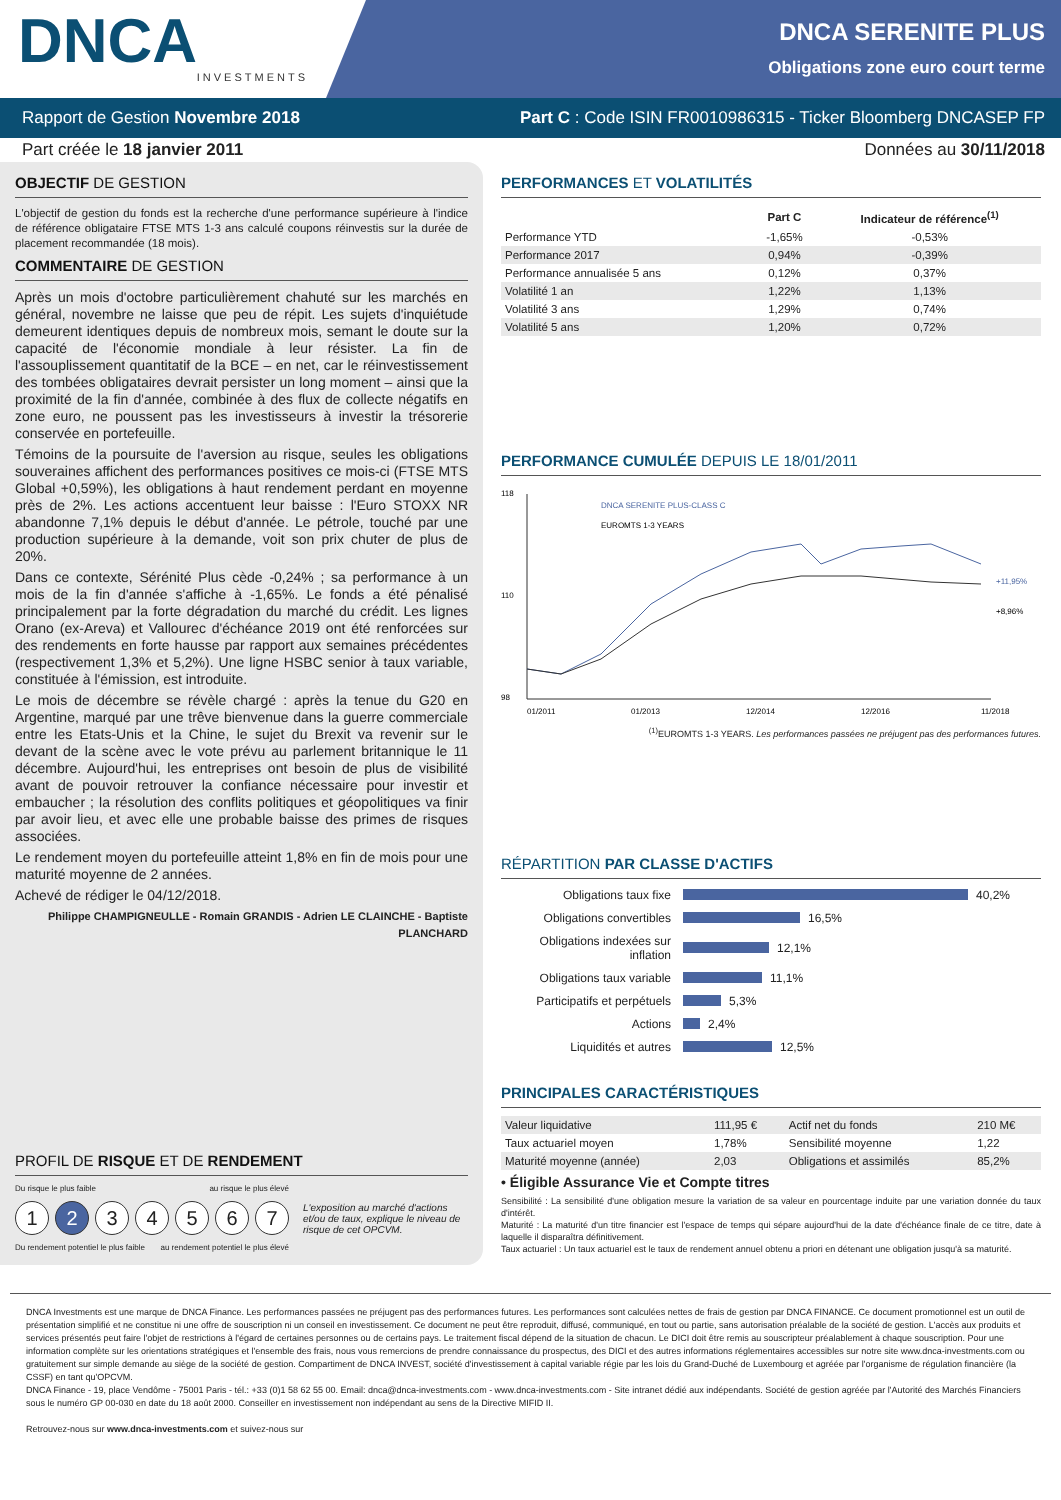DNCA
INVESTMENTS
DNCA SERENITE PLUS
Obligations zone euro court terme
Rapport de Gestion Novembre 2018 Part C : Code ISIN FR0010986315 - Ticker Bloomberg DNCASEP FP
Part créée le 18 janvier 2011 Données au 30/11/2018
OBJECTIF DE GESTION
L'objectif de gestion du fonds est la recherche d'une performance supérieure à l'indice de référence obligataire FTSE MTS 1-3 ans calculé coupons réinvestis sur la durée de placement recommandée (18 mois).
COMMENTAIRE DE GESTION
Après un mois d'octobre particulièrement chahuté sur les marchés en général, novembre ne laisse que peu de répit. Les sujets d'inquiétude demeurent identiques depuis de nombreux mois, semant le doute sur la capacité de l'économie mondiale à leur résister. La fin de l'assouplissement quantitatif de la BCE – en net, car le réinvestissement des tombées obligataires devrait persister un long moment – ainsi que la proximité de la fin d'année, combinée à des flux de collecte négatifs en zone euro, ne poussent pas les investisseurs à investir la trésorerie conservée en portefeuille.
Témoins de la poursuite de l'aversion au risque, seules les obligations souveraines affichent des performances positives ce mois-ci (FTSE MTS Global +0,59%), les obligations à haut rendement perdant en moyenne près de 2%. Les actions accentuent leur baisse : l'Euro STOXX NR abandonne 7,1% depuis le début d'année. Le pétrole, touché par une production supérieure à la demande, voit son prix chuter de plus de 20%.
Dans ce contexte, Sérénité Plus cède -0,24% ; sa performance à un mois de la fin d'année s'affiche à -1,65%. Le fonds a été pénalisé principalement par la forte dégradation du marché du crédit. Les lignes Orano (ex-Areva) et Vallourec d'échéance 2019 ont été renforcées sur des rendements en forte hausse par rapport aux semaines précédentes (respectivement 1,3% et 5,2%). Une ligne HSBC senior à taux variable, constituée à l'émission, est introduite.
Le mois de décembre se révèle chargé : après la tenue du G20 en Argentine, marqué par une trêve bienvenue dans la guerre commerciale entre les Etats-Unis et la Chine, le sujet du Brexit va revenir sur le devant de la scène avec le vote prévu au parlement britannique le 11 décembre. Aujourd'hui, les entreprises ont besoin de plus de visibilité avant de pouvoir retrouver la confiance nécessaire pour investir et embaucher ; la résolution des conflits politiques et géopolitiques va finir par avoir lieu, et avec elle une probable baisse des primes de risques associées.
Le rendement moyen du portefeuille atteint 1,8% en fin de mois pour une maturité moyenne de 2 années.
Achevé de rédiger le 04/12/2018.
Philippe CHAMPIGNEULLE - Romain GRANDIS - Adrien LE CLAINCHE - Baptiste PLANCHARD
PROFIL DE RISQUE ET DE RENDEMENT
Du risque le plus faible au risque le plus élevé
1234567
Du rendement potentiel le plus faible au rendement potentiel le plus élevé
L'exposition au marché d'actions et/ou de taux, explique le niveau de risque de cet OPCVM.
PERFORMANCES ET VOLATILITÉS
| | Part C | Indicateur de référence<sup>(1)</sup> |
| --- | --- | --- |
| Performance YTD | -1,65% | -0,53% |
| Performance 2017 | 0,94% | -0,39% |
| Performance annualisée 5 ans | 0,12% | 0,37% |
| Volatilité 1 an | 1,22% | 1,13% |
| Volatilité 3 ans | 1,29% | 0,74% |
| Volatilité 5 ans | 1,20% | 0,72% |
PERFORMANCE CUMULÉE DEPUIS LE 18/01/2011
118
110
98
01/2011
01/2013
12/2014
12/2016
11/2018
DNCA SERENITE PLUS-CLASS C
EUROMTS 1-3 YEARS
+11,95%
+8,96%
<sup>(1)</sup> EUROMTS 1-3 YEARS. Les performances passées ne préjugent pas des performances futures.
RÉPARTITION PAR CLASSE D'ACTIFS
Obligations taux fixe 40,2%
Obligations convertibles 16,5%
Obligations indexées sur inflation 12,1%
Obligations taux variable 11,1%
Participatifs et perpétuels 5,3%
Actions 2,4%
Liquidités et autres 12,5%
PRINCIPALES CARACTÉRISTIQUES
| Valeur liquidative | 111,95 € | Actif net du fonds | 210 M€ |
| Taux actuariel moyen | 1,78% | Sensibilité moyenne | 1,22 |
| Maturité moyenne (année) | 2,03 | Obligations et assimilés | 85,2% |
• Éligible Assurance Vie et Compte titres
Sensibilité : La sensibilité d'une obligation mesure la variation de sa valeur en pourcentage induite par une variation donnée du taux d'intérêt.
Maturité : La maturité d'un titre financier est l'espace de temps qui sépare aujourd'hui de la date d'échéance finale de ce titre, date à laquelle il disparaîtra définitivement.
Taux actuariel : Un taux actuariel est le taux de rendement annuel obtenu a priori en détenant une obligation jusqu'à sa maturité.
DNCA Investments est une marque de DNCA Finance. Les performances passées ne préjugent pas des performances futures. Les performances sont calculées nettes de frais de gestion par DNCA FINANCE. Ce document promotionnel est un outil de présentation simplifié et ne constitue ni une offre de souscription ni un conseil en investissement. Ce document ne peut être reproduit, diffusé, communiqué, en tout ou partie, sans autorisation préalable de la société de gestion. L'accès aux produits et services présentés peut faire l'objet de restrictions à l'égard de certaines personnes ou de certains pays. Le traitement fiscal dépend de la situation de chacun. Le DICI doit être remis au souscripteur préalablement à chaque souscription. Pour une information complète sur les orientations stratégiques et l'ensemble des frais, nous vous remercions de prendre connaissance du prospectus, des DICI et des autres informations réglementaires accessibles sur notre site www.dnca-investments.com ou gratuitement sur simple demande au siège de la société de gestion. Compartiment de DNCA INVEST, société d'investissement à capital variable régie par les lois du Grand-Duché de Luxembourg et agréée par l'organisme de régulation financière (la CSSF) en tant qu'OPCVM.
DNCA Finance - 19, place Vendôme - 75001 Paris - tél.: +33 (0)1 58 62 55 00. Email: dnca@dnca-investments.com - www.dnca-investments.com - Site intranet dédié aux indépendants. Société de gestion agréée par l'Autorité des Marchés Financiers sous le numéro GP 00-030 en date du 18 août 2000. Conseiller en investissement non indépendant au sens de la Directive MIFID II.
Retrouvez-nous sur www.dnca-investments.com et suivez-nous sur